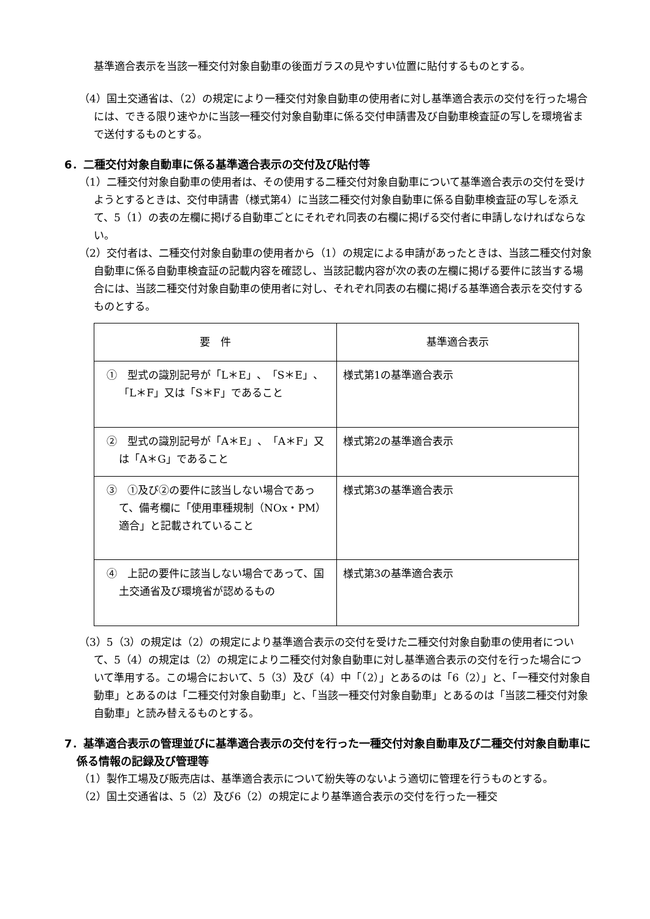基準適合表示を当該一種交付対象自動車の後面ガラスの見やすい位置に貼付するものとする。
（4）国土交通省は、（2）の規定により一種交付対象自動車の使用者に対し基準適合表示の交付を行った場合には、できる限り速やかに当該一種交付対象自動車に係る交付申請書及び自動車検査証の写しを環境省まで送付するものとする。
6．二種交付対象自動車に係る基準適合表示の交付及び貼付等
（1）二種交付対象自動車の使用者は、その使用する二種交付対象自動車について基準適合表示の交付を受けようとするときは、交付申請書（様式第4）に当該二種交付対象自動車に係る自動車検査証の写しを添えて、5（1）の表の左欄に掲げる自動車ごとにそれぞれ同表の右欄に掲げる交付者に申請しなければならない。
（2）交付者は、二種交付対象自動車の使用者から（1）の規定による申請があったときは、当該二種交付対象自動車に係る自動車検査証の記載内容を確認し、当該記載内容が次の表の左欄に掲げる要件に該当する場合には、当該二種交付対象自動車の使用者に対し、それぞれ同表の右欄に掲げる基準適合表示を交付するものとする。
| 要 件 | 基準適合表示 |
| --- | --- |
| ① 型式の識別記号が「L＊E」、「S＊E」、「L＊F」又は「S＊F」であること | 様式第1の基準適合表示 |
| ② 型式の識別記号が「A＊E」、「A＊F」又は「A＊G」であること | 様式第2の基準適合表示 |
| ③ ①及び②の要件に該当しない場合であって、備考欄に「使用車種規制（NOx・PM）適合」と記載されていること | 様式第3の基準適合表示 |
| ④ 上記の要件に該当しない場合であって、国土交通省及び環境省が認めるもの | 様式第3の基準適合表示 |
（3）5（3）の規定は（2）の規定により基準適合表示の交付を受けた二種交付対象自動車の使用者について、5（4）の規定は（2）の規定により二種交付対象自動車に対し基準適合表示の交付を行った場合について準用する。この場合において、5（3）及び（4）中「（2）」とあるのは「6（2）」と、「一種交付対象自動車」とあるのは「二種交付対象自動車」と、「当該一種交付対象自動車」とあるのは「当該二種交付対象自動車」と読み替えるものとする。
7．基準適合表示の管理並びに基準適合表示の交付を行った一種交付対象自動車及び二種交付対象自動車に係る情報の記録及び管理等
（1）製作工場及び販売店は、基準適合表示について紛失等のないよう適切に管理を行うものとする。
（2）国土交通省は、5（2）及び6（2）の規定により基準適合表示の交付を行った一種交